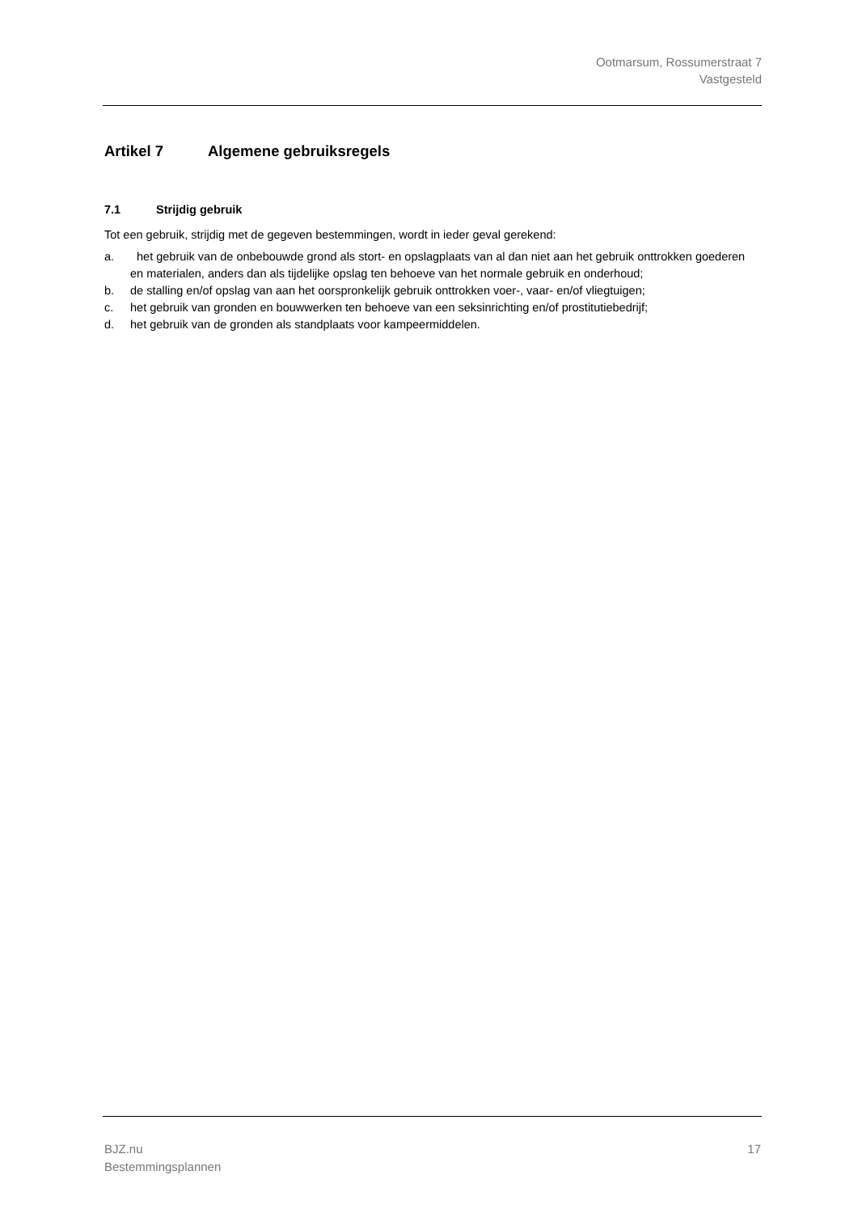Ootmarsum, Rossumerstraat 7
Vastgesteld
Artikel 7 Algemene gebruiksregels
7.1 Strijdig gebruik
Tot een gebruik, strijdig met de gegeven bestemmingen, wordt in ieder geval gerekend:
a. het gebruik van de onbebouwde grond als stort- en opslagplaats van al dan niet aan het gebruik onttrokken goederen en materialen, anders dan als tijdelijke opslag ten behoeve van het normale gebruik en onderhoud;
b. de stalling en/of opslag van aan het oorspronkelijk gebruik onttrokken voer-, vaar- en/of vliegtuigen;
c. het gebruik van gronden en bouwwerken ten behoeve van een seksinrichting en/of prostitutiebedrijf;
d. het gebruik van de gronden als standplaats voor kampeermiddelen.
BJZ.nu
Bestemmingsplannen
17